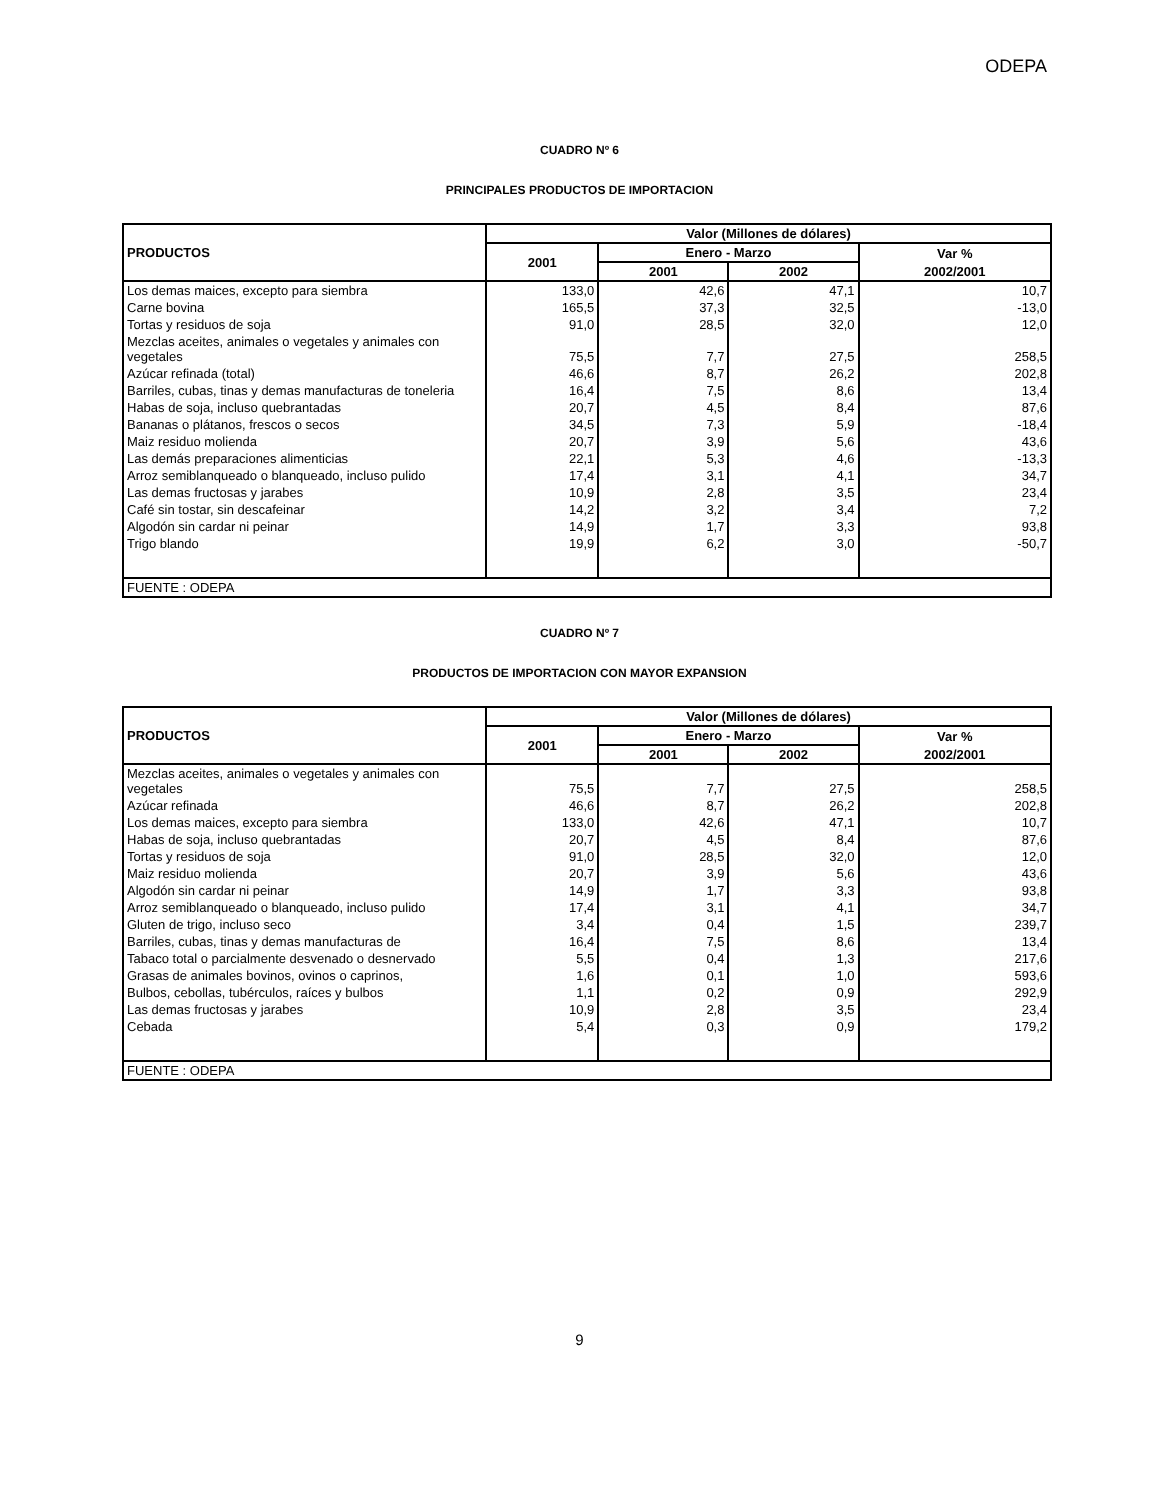ODEPA
CUADRO Nº 6
PRINCIPALES PRODUCTOS DE IMPORTACION
| PRODUCTOS | Valor (Millones de dólares) | | | |
| --- | --- | --- | --- | --- |
| | 2001 | Enero - Marzo | | Var % |
| | | 2001 | 2002 | 2002/2001 |
| Los demas maices, excepto para siembra | 133,0 | 42,6 | 47,1 | 10,7 |
| Carne bovina | 165,5 | 37,3 | 32,5 | -13,0 |
| Tortas y residuos de soja | 91,0 | 28,5 | 32,0 | 12,0 |
| Mezclas aceites, animales o vegetales y animales con vegetales | 75,5 | 7,7 | 27,5 | 258,5 |
| Azúcar refinada (total) | 46,6 | 8,7 | 26,2 | 202,8 |
| Barriles, cubas, tinas y demas manufacturas de toneleria | 16,4 | 7,5 | 8,6 | 13,4 |
| Habas de soja, incluso quebrantadas | 20,7 | 4,5 | 8,4 | 87,6 |
| Bananas o plátanos, frescos o secos | 34,5 | 7,3 | 5,9 | -18,4 |
| Maiz residuo molienda | 20,7 | 3,9 | 5,6 | 43,6 |
| Las demás preparaciones alimenticias | 22,1 | 5,3 | 4,6 | -13,3 |
| Arroz semiblanqueado o blanqueado, incluso pulido | 17,4 | 3,1 | 4,1 | 34,7 |
| Las demas fructosas y jarabes | 10,9 | 2,8 | 3,5 | 23,4 |
| Café sin tostar, sin descafeinar | 14,2 | 3,2 | 3,4 | 7,2 |
| Algodón sin cardar ni peinar | 14,9 | 1,7 | 3,3 | 93,8 |
| Trigo blando | 19,9 | 6,2 | 3,0 | -50,7 |
| FUENTE : ODEPA | | | | |
CUADRO Nº 7
PRODUCTOS DE IMPORTACION CON MAYOR EXPANSION
| PRODUCTOS | Valor (Millones de dólares) | | | |
| --- | --- | --- | --- | --- |
| | 2001 | Enero - Marzo | | Var % |
| | | 2001 | 2002 | 2002/2001 |
| Mezclas aceites, animales o vegetales y animales con vegetales | 75,5 | 7,7 | 27,5 | 258,5 |
| Azúcar refinada | 46,6 | 8,7 | 26,2 | 202,8 |
| Los demas maices, excepto para siembra | 133,0 | 42,6 | 47,1 | 10,7 |
| Habas de soja, incluso quebrantadas | 20,7 | 4,5 | 8,4 | 87,6 |
| Tortas y residuos de soja | 91,0 | 28,5 | 32,0 | 12,0 |
| Maiz residuo molienda | 20,7 | 3,9 | 5,6 | 43,6 |
| Algodón sin cardar ni peinar | 14,9 | 1,7 | 3,3 | 93,8 |
| Arroz semiblanqueado o blanqueado, incluso pulido | 17,4 | 3,1 | 4,1 | 34,7 |
| Gluten de trigo, incluso seco | 3,4 | 0,4 | 1,5 | 239,7 |
| Barriles, cubas, tinas y demas manufacturas de | 16,4 | 7,5 | 8,6 | 13,4 |
| Tabaco total o parcialmente desvenado o desnervado | 5,5 | 0,4 | 1,3 | 217,6 |
| Grasas de animales bovinos, ovinos o caprinos, | 1,6 | 0,1 | 1,0 | 593,6 |
| Bulbos, cebollas, tubérculos, raíces y bulbos | 1,1 | 0,2 | 0,9 | 292,9 |
| Las demas fructosas y jarabes | 10,9 | 2,8 | 3,5 | 23,4 |
| Cebada | 5,4 | 0,3 | 0,9 | 179,2 |
| FUENTE : ODEPA | | | | |
9